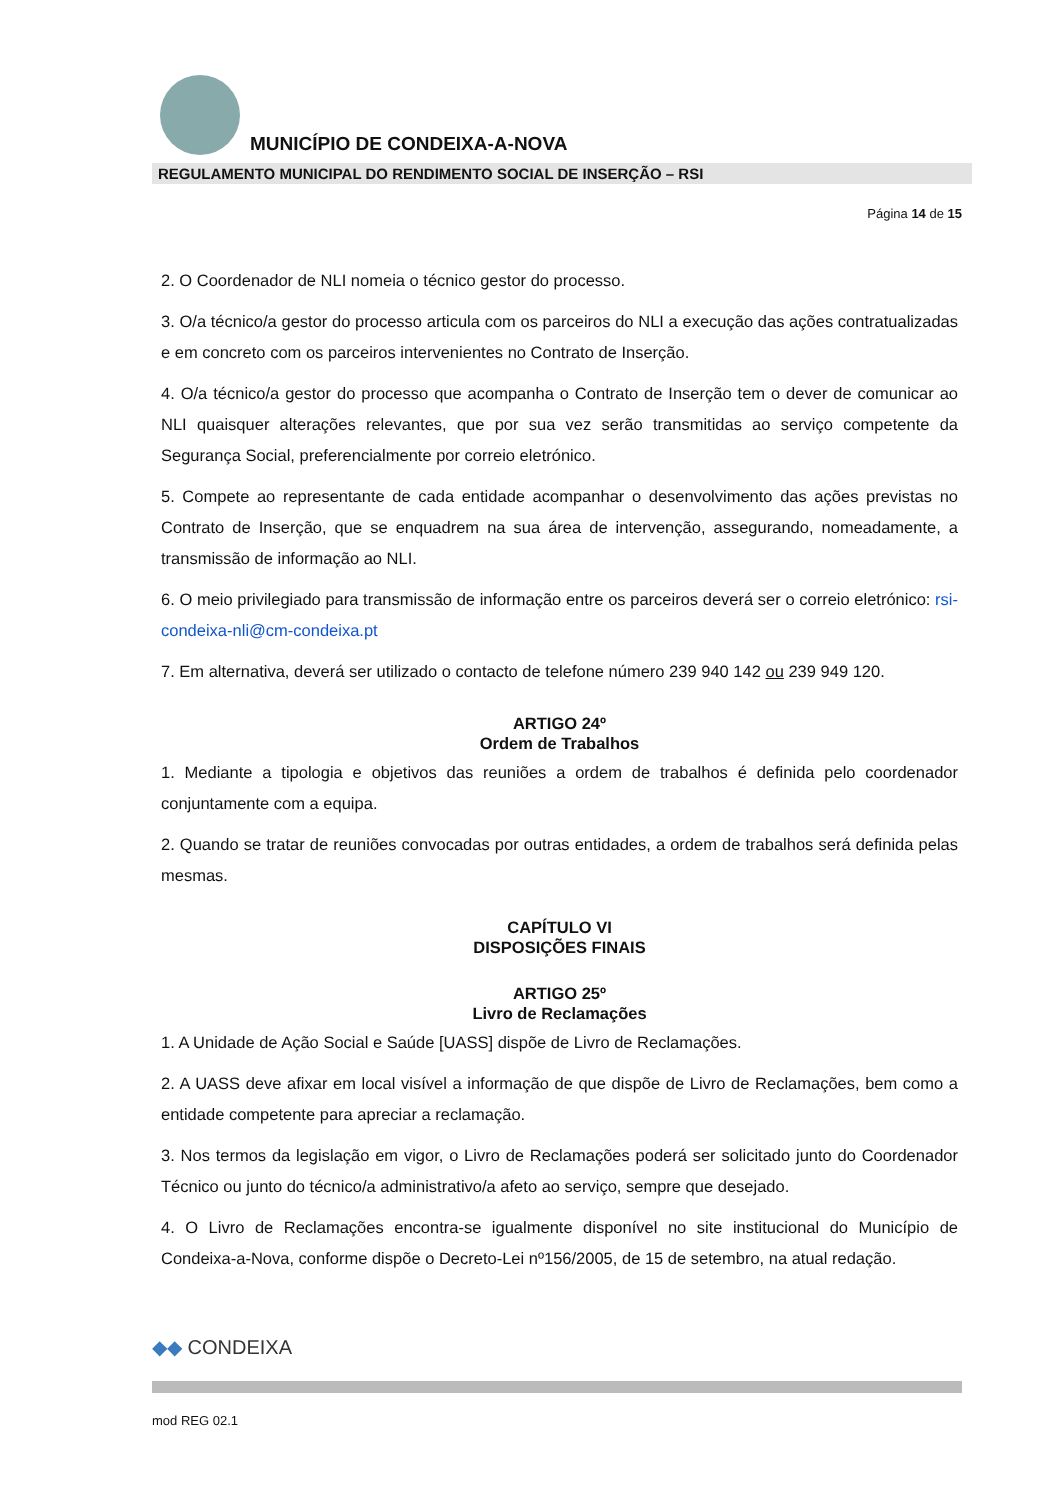MUNICÍPIO DE CONDEIXA-A-NOVA
REGULAMENTO MUNICIPAL DO RENDIMENTO SOCIAL DE INSERÇÃO – RSI
Página 14 de 15
2. O Coordenador de NLI nomeia o técnico gestor do processo.
3. O/a técnico/a gestor do processo articula com os parceiros do NLI a execução das ações contratualizadas e em concreto com os parceiros intervenientes no Contrato de Inserção.
4. O/a técnico/a gestor do processo que acompanha o Contrato de Inserção tem o dever de comunicar ao NLI quaisquer alterações relevantes, que por sua vez serão transmitidas ao serviço competente da Segurança Social, preferencialmente por correio eletrónico.
5. Compete ao representante de cada entidade acompanhar o desenvolvimento das ações previstas no Contrato de Inserção, que se enquadrem na sua área de intervenção, assegurando, nomeadamente, a transmissão de informação ao NLI.
6. O meio privilegiado para transmissão de informação entre os parceiros deverá ser o correio eletrónico: rsi-condeixa-nli@cm-condeixa.pt
7. Em alternativa, deverá ser utilizado o contacto de telefone número 239 940 142 ou 239 949 120.
ARTIGO 24º
Ordem de Trabalhos
1. Mediante a tipologia e objetivos das reuniões a ordem de trabalhos é definida pelo coordenador conjuntamente com a equipa.
2. Quando se tratar de reuniões convocadas por outras entidades, a ordem de trabalhos será definida pelas mesmas.
CAPÍTULO VI
DISPOSIÇÕES FINAIS
ARTIGO 25º
Livro de Reclamações
1. A Unidade de Ação Social e Saúde [UASS] dispõe de Livro de Reclamações.
2. A UASS deve afixar em local visível a informação de que dispõe de Livro de Reclamações, bem como a entidade competente para apreciar a reclamação.
3. Nos termos da legislação em vigor, o Livro de Reclamações poderá ser solicitado junto do Coordenador Técnico ou junto do técnico/a administrativo/a afeto ao serviço, sempre que desejado.
4. O Livro de Reclamações encontra-se igualmente disponível no site institucional do Município de Condeixa-a-Nova, conforme dispõe o Decreto-Lei nº156/2005, de 15 de setembro, na atual redação.
◆◆ CONDEIXA
mod REG 02.1